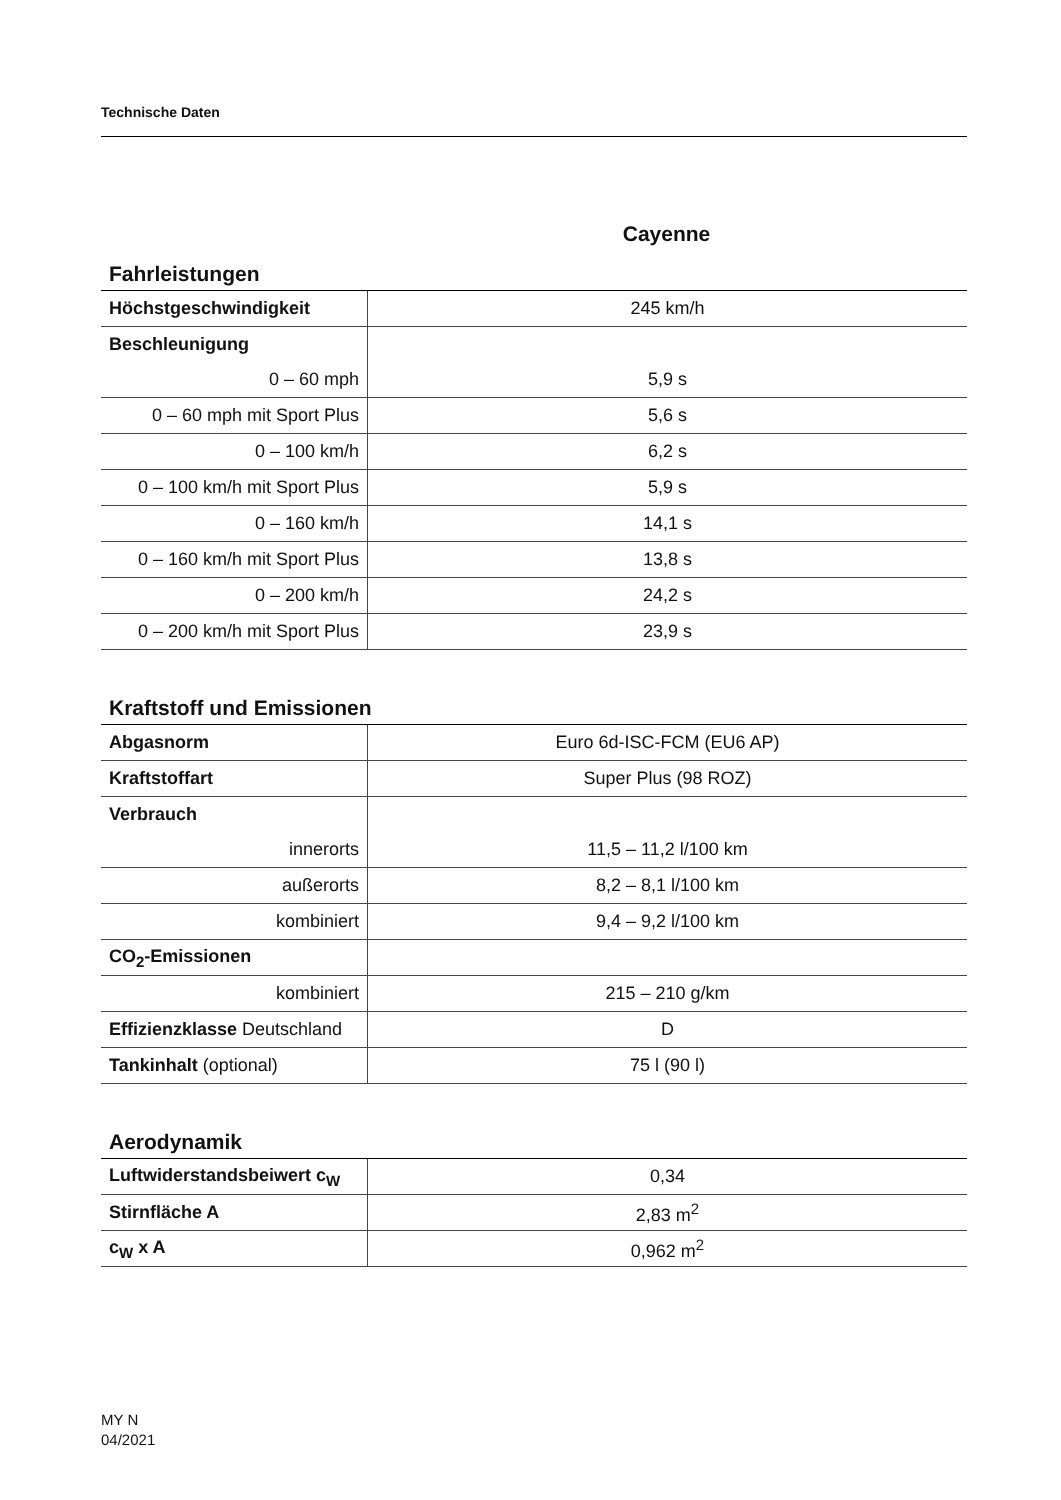Technische Daten
Cayenne
Fahrleistungen
| Höchstgeschwindigkeit | 245 km/h |
| Beschleunigung | |
| 0 – 60 mph | 5,9 s |
| 0 – 60 mph mit Sport Plus | 5,6 s |
| 0 – 100 km/h | 6,2 s |
| 0 – 100 km/h mit Sport Plus | 5,9 s |
| 0 – 160 km/h | 14,1 s |
| 0 – 160 km/h mit Sport Plus | 13,8 s |
| 0 – 200 km/h | 24,2 s |
| 0 – 200 km/h mit Sport Plus | 23,9 s |
Kraftstoff und Emissionen
| Abgasnorm | Euro 6d-ISC-FCM (EU6 AP) |
| Kraftstoffart | Super Plus (98 ROZ) |
| Verbrauch | |
| innerorts | 11,5 – 11,2 l/100 km |
| außerorts | 8,2 – 8,1 l/100 km |
| kombiniert | 9,4 – 9,2 l/100 km |
| CO<sub>2</sub>-Emissionen | |
| kombiniert | 215 – 210 g/km |
| Effizienzklasse Deutschland | D |
| Tankinhalt (optional) | 75 l (90 l) |
Aerodynamik
| Luftwiderstandsbeiwert c<sub>W</sub> | 0,34 |
| Stirnfläche A | 2,83 m<sup>2</sup> |
| c<sub>W</sub> x A | 0,962 m<sup>2</sup> |
MY N
04/2021